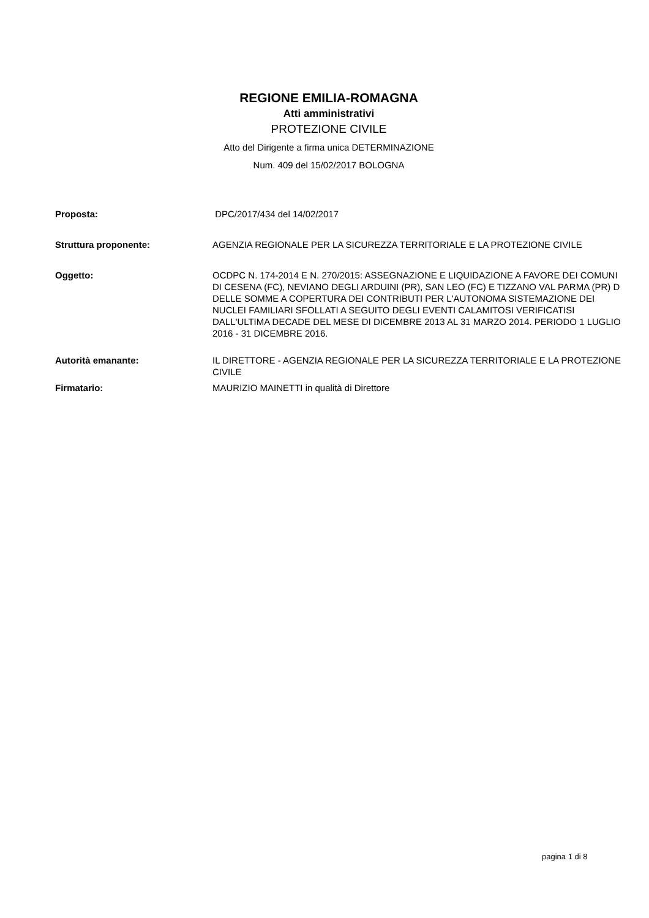REGIONE EMILIA-ROMAGNA
Atti amministrativi
PROTEZIONE CIVILE
Atto del Dirigente a firma unica DETERMINAZIONE
Num. 409 del 15/02/2017 BOLOGNA
| Proposta: | DPC/2017/434 del 14/02/2017 |
| Struttura proponente: | AGENZIA REGIONALE PER LA SICUREZZA TERRITORIALE E LA PROTEZIONE CIVILE |
| Oggetto: | OCDPC N. 174-2014 E N. 270/2015: ASSEGNAZIONE E LIQUIDAZIONE A FAVORE DEI COMUNI DI CESENA (FC), NEVIANO DEGLI ARDUINI (PR), SAN LEO (FC) E TIZZANO VAL PARMA (PR) D DELLE SOMME A COPERTURA DEI CONTRIBUTI PER L'AUTONOMA SISTEMAZIONE DEI NUCLEI FAMILIARI SFOLLATI A SEGUITO DEGLI EVENTI CALAMITOSI VERIFICATISI DALL'ULTIMA DECADE DEL MESE DI DICEMBRE 2013 AL 31 MARZO 2014. PERIODO 1 LUGLIO 2016 - 31 DICEMBRE 2016. |
| Autorità emanante: | IL DIRETTORE - AGENZIA REGIONALE PER LA SICUREZZA TERRITORIALE E LA PROTEZIONE CIVILE |
| Firmatario: | MAURIZIO MAINETTI in qualità di Direttore |
pagina 1 di 8